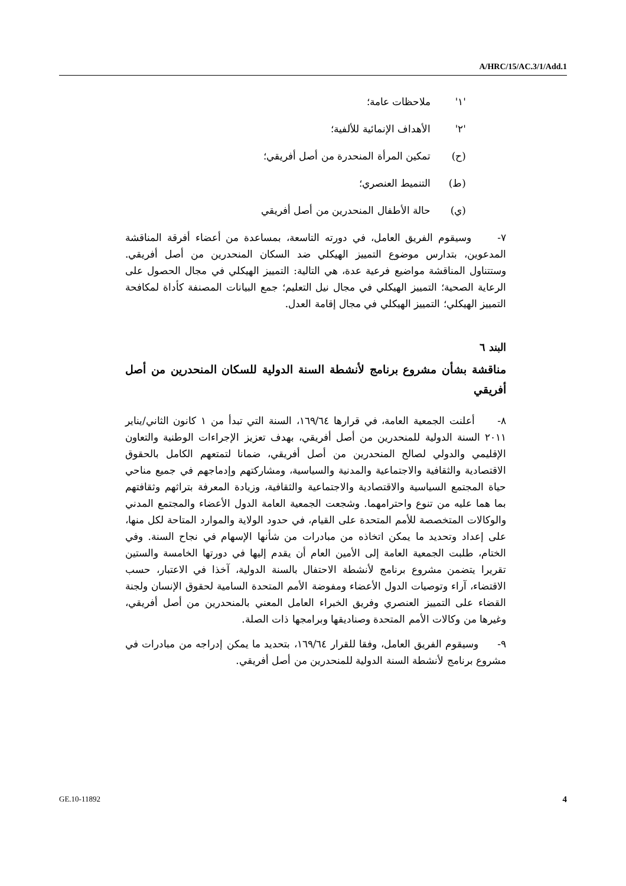A/HRC/15/AC.3/1/Add.1
'١' ملاحظات عامة؛
'٢' الأهداف الإنمائية للألفية؛
(ح) تمكين المرأة المنحدرة من أصل أفريقي؛
(ط) التنميط العنصري؛
(ي) حالة الأطفال المنحدرين من أصل أفريقي
٧- وسيقوم الفريق العامل، في دورته التاسعة، بمساعدة من أعضاء أفرقة المناقشة المدعوين، بتدارس موضوع التمييز الهيكلي ضد السكان المنحدرين من أصل أفريقي. وستتناول المناقشة مواضيع فرعية عدة، هي التالية: التمييز الهيكلي في مجال الحصول على الرعاية الصحية؛ التمييز الهيكلي في مجال نيل التعليم؛ جمع البيانات المصنفة كأداة لمكافحة التمييز الهيكلي؛ التمييز الهيكلي في مجال إقامة العدل.
البند ٦
مناقشة بشأن مشروع برنامج لأنشطة السنة الدولية للسكان المنحدرين من أصل أفريقي
٨- أعلنت الجمعية العامة، في قرارها ١٦٩/٦٤، السنة التي تبدأ من ١ كانون الثاني/يناير ٢٠١١ السنة الدولية للمنحدرين من أصل أفريقي، بهدف تعزيز الإجراءات الوطنية والتعاون الإقليمي والدولي لصالح المنحدرين من أصل أفريقي، ضمانا لتمتعهم الكامل بالحقوق الاقتصادية والثقافية والاجتماعية والمدنية والسياسية، ومشاركتهم وإدماجهم في جميع مناحي حياة المجتمع السياسية والاقتصادية والاجتماعية والثقافية، وزيادة المعرفة بتراثهم وثقافتهم بما هما عليه من تنوع واحترامهما. وشجعت الجمعية العامة الدول الأعضاء والمجتمع المدني والوكالات المتخصصة للأمم المتحدة على القيام، في حدود الولاية والموارد المتاحة لكل منها، على إعداد وتحديد ما يمكن اتخاذه من مبادرات من شأنها الإسهام في نجاح السنة. وفي الختام، طلبت الجمعية العامة إلى الأمين العام أن يقدم إليها في دورتها الخامسة والستين تقريرا يتضمن مشروع برنامج لأنشطة الاحتفال بالسنة الدولية، آخذا في الاعتبار، حسب الاقتضاء، آراء وتوصيات الدول الأعضاء ومفوضة الأمم المتحدة السامية لحقوق الإنسان ولجنة القضاء على التمييز العنصري وفريق الخبراء العامل المعني بالمنحدرين من أصل أفريقي، وغيرها من وكالات الأمم المتحدة وصناديقها وبرامجها ذات الصلة.
٩- وسيقوم الفريق العامل، وفقا للقرار ١٦٩/٦٤، بتحديد ما يمكن إدراجه من مبادرات في مشروع برنامج لأنشطة السنة الدولية للمنحدرين من أصل أفريقي.
GE.10-11892 4